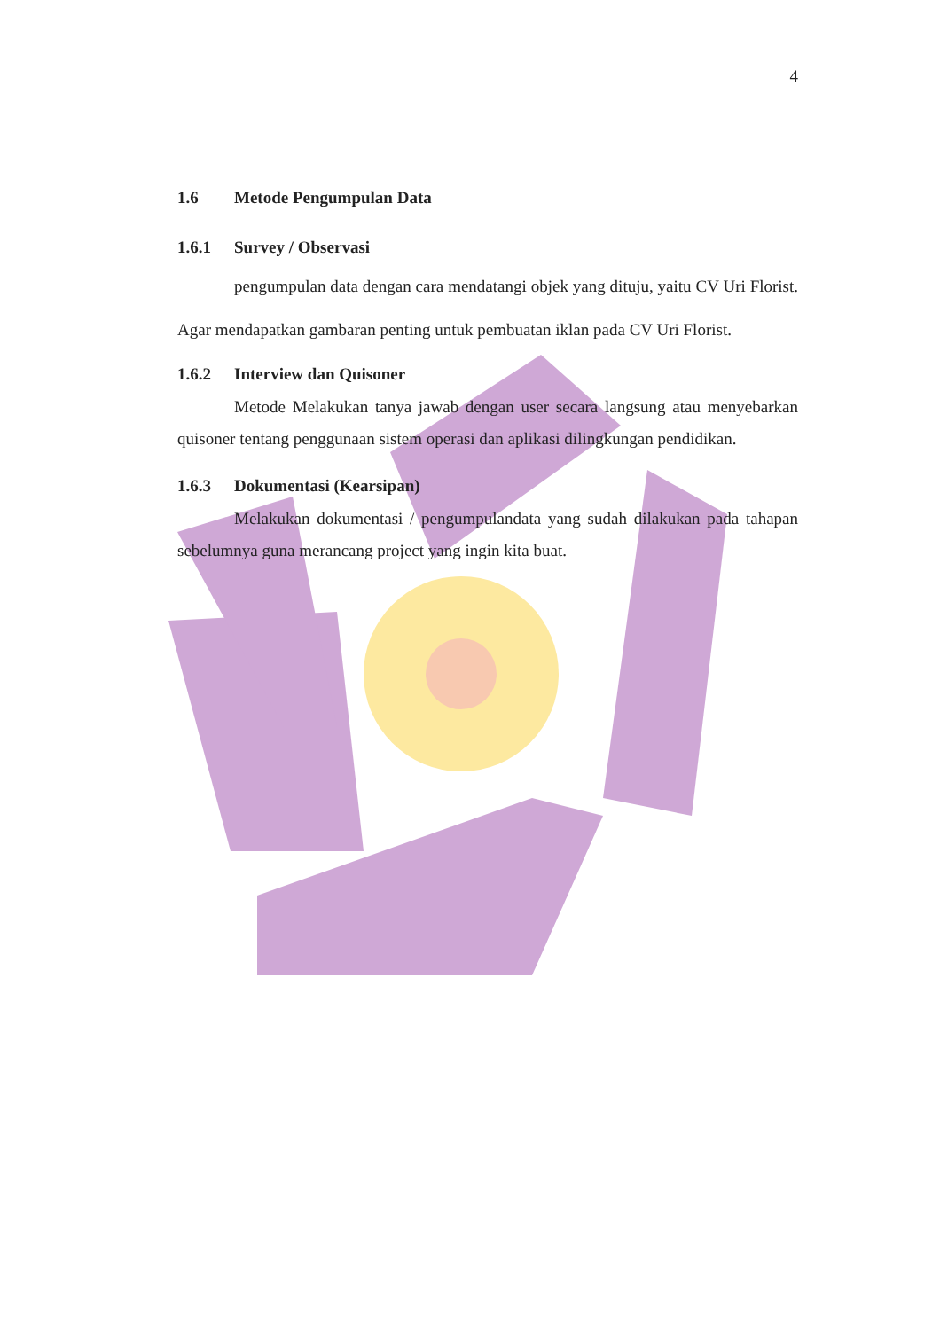4
1.6 Metode Pengumpulan Data
1.6.1 Survey / Observasi
pengumpulan data dengan cara mendatangi objek yang dituju, yaitu CV Uri Florist. Agar mendapatkan gambaran penting untuk pembuatan iklan pada CV Uri Florist.
1.6.2 Interview dan Quisoner
Metode Melakukan tanya jawab dengan user secara langsung atau menyebarkan quisoner tentang penggunaan sistem operasi dan aplikasi dilingkungan pendidikan.
1.6.3 Dokumentasi (Kearsipan)
Melakukan dokumentasi / pengumpulandata yang sudah dilakukan pada tahapan sebelumnya guna merancang project yang ingin kita buat.